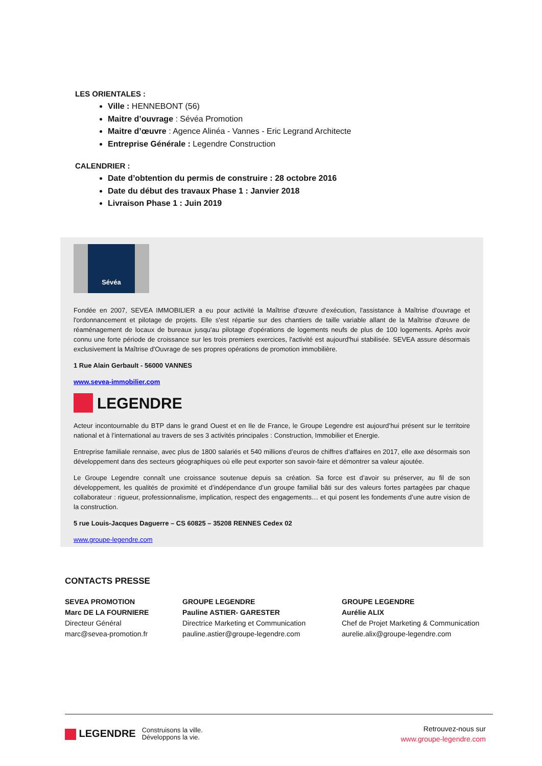LES ORIENTALES :
Ville : HENNEBONT (56)
Maitre d’ouvrage : Sévéa Promotion
Maitre d’œuvre : Agence Alinéa - Vannes - Eric Legrand Architecte
Entreprise Générale : Legendre Construction
CALENDRIER :
Date d’obtention du permis de construire : 28 octobre 2016
Date du début des travaux Phase 1 : Janvier 2018
Livraison Phase 1 : Juin 2019
Sévéa
Fondée en 2007, SEVEA IMMOBILIER a eu pour activité la Maîtrise d'œuvre d'exécution, l'assistance à Maîtrise d'ouvrage et l'ordonnancement et pilotage de projets. Elle s'est répartie sur des chantiers de taille variable allant de la Maîtrise d'œuvre de réaménagement de locaux de bureaux jusqu'au pilotage d'opérations de logements neufs de plus de 100 logements. Après avoir connu une forte période de croissance sur les trois premiers exercices, l'activité est aujourd'hui stabilisée. SEVEA assure désormais exclusivement la Maîtrise d'Ouvrage de ses propres opérations de promotion immobilière.
1 Rue Alain Gerbault - 56000 VANNES
www.sevea-immobilier.com
LEGENDRE
Acteur incontournable du BTP dans le grand Ouest et en Ile de France, le Groupe Legendre est aujourd’hui présent sur le territoire national et à l’international au travers de ses 3 activités principales : Construction, Immobilier et Energie.
Entreprise familiale rennaise, avec plus de 1800 salariés et 540 millions d’euros de chiffres d’affaires en 2017, elle axe désormais son développement dans des secteurs géographiques où elle peut exporter son savoir-faire et démontrer sa valeur ajoutée.
Le Groupe Legendre connaît une croissance soutenue depuis sa création. Sa force est d’avoir su préserver, au fil de son développement, les qualités de proximité et d’indépendance d’un groupe familial bâti sur des valeurs fortes partagées par chaque collaborateur : rigueur, professionnalisme, implication, respect des engagements… et qui posent les fondements d’une autre vision de la construction.
5 rue Louis-Jacques Daguerre – CS 60825 – 35208 RENNES Cedex 02
www.groupe-legendre.com
CONTACTS PRESSE
SEVEA PROMOTION
Marc DE LA FOURNIERE
Directeur Général
marc@sevea-promotion.fr
GROUPE LEGENDRE
Pauline ASTIER- GARESTER
Directrice Marketing et Communication
pauline.astier@groupe-legendre.com
GROUPE LEGENDRE
Aurélie ALIX
Chef de Projet Marketing & Communication
aurelie.alix@groupe-legendre.com
LEGENDRE Construisons la ville.
Développons la vie.
Retrouvez-nous sur
www.groupe-legendre.com